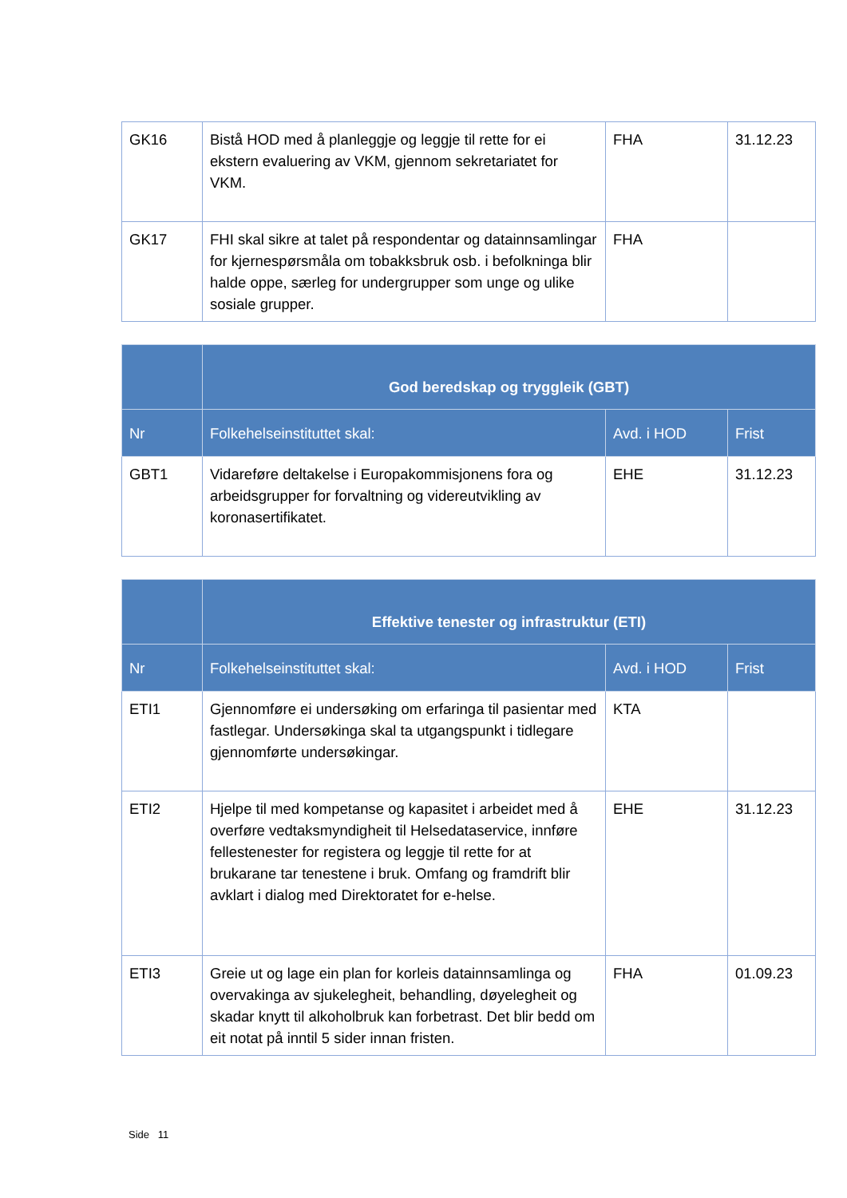| GK16 | Bistå HOD med å planleggje og leggje til rette for ei ekstern evaluering av VKM, gjennom sekretariatet for VKM. | FHA | 31.12.23 |
| GK17 | FHI skal sikre at talet på respondentar og datainnsamlingar for kjernespørsmåla om tobakksbruk osb. i befolkninga blir halde oppe, særleg for undergrupper som unge og ulike sosiale grupper. | FHA | |
| | God beredskap og tryggleik (GBT) | | |
| --- | --- | --- | --- |
| Nr | Folkehelseinstituttet skal: | Avd. i HOD | Frist |
| GBT1 | Vidareføre deltakelse i Europakommisjonens fora og arbeidsgrupper for forvaltning og videreutvikling av koronasertifikatet. | EHE | 31.12.23 |
| | Effektive tenester og infrastruktur (ETI) | | |
| --- | --- | --- | --- |
| Nr | Folkehelseinstituttet skal: | Avd. i HOD | Frist |
| ETI1 | Gjennomføre ei undersøking om erfaringa til pasientar med fastlegar. Undersøkinga skal ta utgangspunkt i tidlegare gjennomførte undersøkingar. | KTA | |
| ETI2 | Hjelpe til med kompetanse og kapasitet i arbeidet med å overføre vedtaksmyndigheit til Helsedataservice, innføre fellestenester for registera og leggje til rette for at brukarane tar tenestene i bruk. Omfang og framdrift blir avklart i dialog med Direktoratet for e-helse. | EHE | 31.12.23 |
| ETI3 | Greie ut og lage ein plan for korleis datainnsamlinga og overvakinga av sjukelegheit, behandling, døyelegheit og skadar knytt til alkoholbruk kan forbetrast. Det blir bedd om eit notat på inntil 5 sider innan fristen. | FHA | 01.09.23 |
Side 11